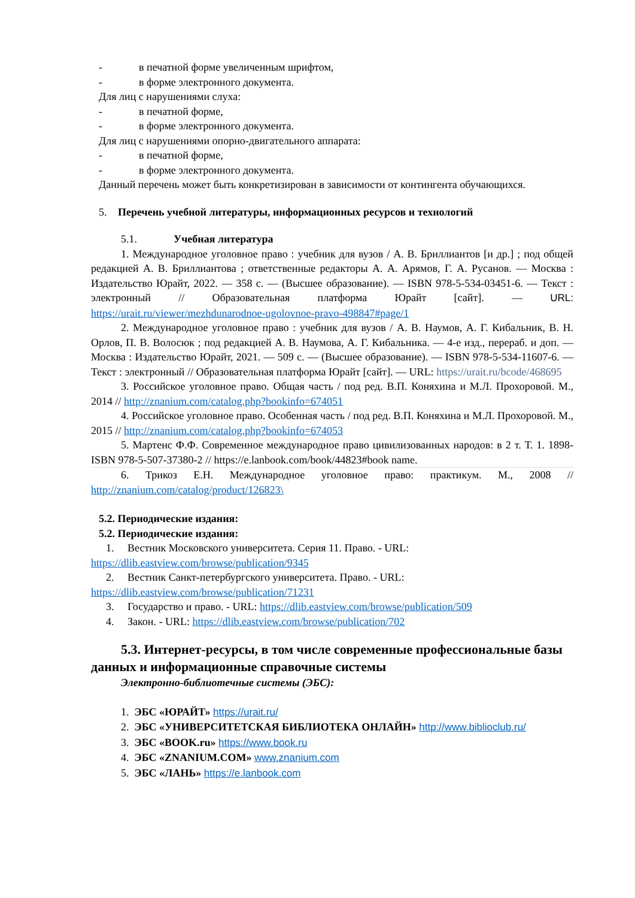- в печатной форме увеличенным шрифтом,
- в форме электронного документа.
Для лиц с нарушениями слуха:
- в печатной форме,
- в форме электронного документа.
Для лиц с нарушениями опорно-двигательного аппарата:
- в печатной форме,
- в форме электронного документа.
Данный перечень может быть конкретизирован в зависимости от контингента обучающихся.
5. Перечень учебной литературы, информационных ресурсов и технологий
5.1. Учебная литература
1. Международное уголовное право : учебник для вузов / А. В. Бриллиантов [и др.] ; под общей редакцией А. В. Бриллиантова ; ответственные редакторы А. А. Арямов, Г. А. Русанов. — Москва : Издательство Юрайт, 2022. — 358 с. — (Высшее образование). — ISBN 978-5-534-03451-6. — Текст : электронный // Образовательная платформа Юрайт [сайт]. — URL: https://urait.ru/viewer/mezhdunarodnoe-ugolovnoe-pravo-498847#page/1
2. Международное уголовное право : учебник для вузов / А. В. Наумов, А. Г. Кибальник, В. Н. Орлов, П. В. Волосюк ; под редакцией А. В. Наумова, А. Г. Кибальника. — 4-е изд., перераб. и доп. — Москва : Издательство Юрайт, 2021. — 509 с. — (Высшее образование). — ISBN 978-5-534-11607-6. — Текст : электронный // Образовательная платформа Юрайт [сайт]. — URL: https://urait.ru/bcode/468695
3. Российское уголовное право. Общая часть / под ред. В.П. Коняхина и М.Л. Прохоровой. М., 2014 // http://znanium.com/catalog.php?bookinfo=674051
4. Российское уголовное право. Особенная часть / под ред. В.П. Коняхина и М.Л. Прохоровой. М., 2015 // http://znanium.com/catalog.php?bookinfo=674053
5. Мартенс Ф.Ф. Современное международное право цивилизованных народов: в 2 т. Т. 1. 1898- ISBN 978-5-507-37380-2 // https://e.lanbook.com/book/44823#book name.
6. Трикоз Е.Н. Международное уголовное право: практикум. М., 2008 // http://znanium.com/catalog/product/126823\
5.2. Периодические издания:
5.2. Периодические издания:
1. Вестник Московского университета. Серия 11. Право. - URL:
https://dlib.eastview.com/browse/publication/9345
2. Вестник Санкт-петербургского университета. Право. - URL:
https://dlib.eastview.com/browse/publication/71231
3. Государство и право. - URL: https://dlib.eastview.com/browse/publication/509
4. Закон. - URL: https://dlib.eastview.com/browse/publication/702
5.3. Интернет-ресурсы, в том числе современные профессиональные базы данных и информационные справочные системы
Электронно-библиотечные системы (ЭБС):
1. ЭБС «ЮРАЙТ» https://urait.ru/
2. ЭБС «УНИВЕРСИТЕТСКАЯ БИБЛИОТЕКА ОНЛАЙН» http://www.biblioclub.ru/
3. ЭБС «BOOK.ru» https://www.book.ru
4. ЭБС «ZNANIUM.COM» www.znanium.com
5. ЭБС «ЛАНЬ» https://e.lanbook.com